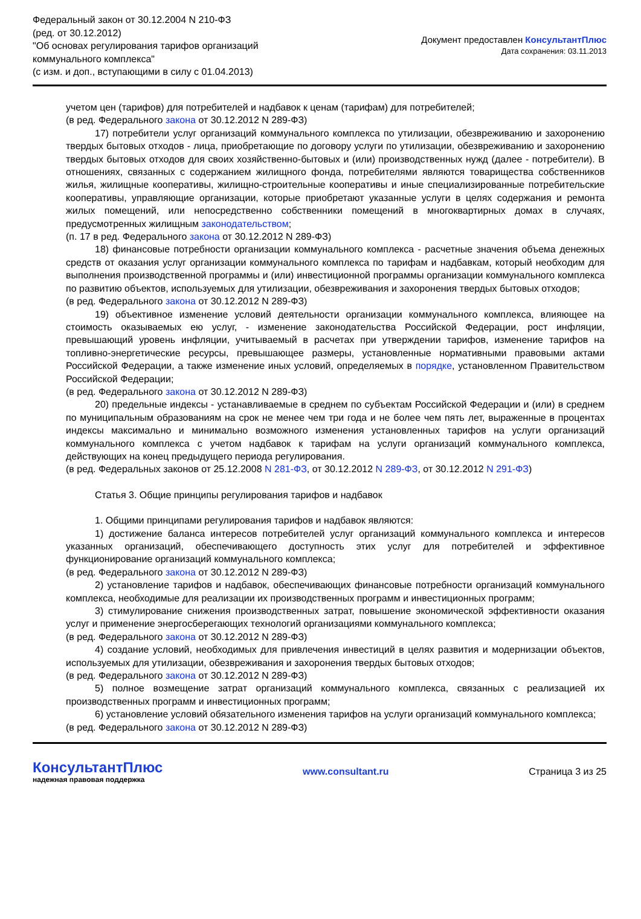Федеральный закон от 30.12.2004 N 210-ФЗ
(ред. от 30.12.2012)
"Об основах регулирования тарифов организаций
коммунального комплекса"
(с изм. и доп., вступающими в силу с 01.04.2013)
Документ предоставлен КонсультантПлюс
Дата сохранения: 03.11.2013
учетом цен (тарифов) для потребителей и надбавок к ценам (тарифам) для потребителей;
(в ред. Федерального закона от 30.12.2012 N 289-ФЗ)
17) потребители услуг организаций коммунального комплекса по утилизации, обезвреживанию и захоронению твердых бытовых отходов - лица, приобретающие по договору услуги по утилизации, обезвреживанию и захоронению твердых бытовых отходов для своих хозяйственно-бытовых и (или) производственных нужд (далее - потребители). В отношениях, связанных с содержанием жилищного фонда, потребителями являются товарищества собственников жилья, жилищные кооперативы, жилищно-строительные кооперативы и иные специализированные потребительские кооперативы, управляющие организации, которые приобретают указанные услуги в целях содержания и ремонта жилых помещений, или непосредственно собственники помещений в многоквартирных домах в случаях, предусмотренных жилищным законодательством;
(п. 17 в ред. Федерального закона от 30.12.2012 N 289-ФЗ)
18) финансовые потребности организации коммунального комплекса - расчетные значения объема денежных средств от оказания услуг организации коммунального комплекса по тарифам и надбавкам, который необходим для выполнения производственной программы и (или) инвестиционной программы организации коммунального комплекса по развитию объектов, используемых для утилизации, обезвреживания и захоронения твердых бытовых отходов;
(в ред. Федерального закона от 30.12.2012 N 289-ФЗ)
19) объективное изменение условий деятельности организации коммунального комплекса, влияющее на стоимость оказываемых ею услуг, - изменение законодательства Российской Федерации, рост инфляции, превышающий уровень инфляции, учитываемый в расчетах при утверждении тарифов, изменение тарифов на топливно-энергетические ресурсы, превышающее размеры, установленные нормативными правовыми актами Российской Федерации, а также изменение иных условий, определяемых в порядке, установленном Правительством Российской Федерации;
(в ред. Федерального закона от 30.12.2012 N 289-ФЗ)
20) предельные индексы - устанавливаемые в среднем по субъектам Российской Федерации и (или) в среднем по муниципальным образованиям на срок не менее чем три года и не более чем пять лет, выраженные в процентах индексы максимально и минимально возможного изменения установленных тарифов на услуги организаций коммунального комплекса с учетом надбавок к тарифам на услуги организаций коммунального комплекса, действующих на конец предыдущего периода регулирования.
(в ред. Федеральных законов от 25.12.2008 N 281-ФЗ, от 30.12.2012 N 289-ФЗ, от 30.12.2012 N 291-ФЗ)
Статья 3. Общие принципы регулирования тарифов и надбавок
1. Общими принципами регулирования тарифов и надбавок являются:
1) достижение баланса интересов потребителей услуг организаций коммунального комплекса и интересов указанных организаций, обеспечивающего доступность этих услуг для потребителей и эффективное функционирование организаций коммунального комплекса;
(в ред. Федерального закона от 30.12.2012 N 289-ФЗ)
2) установление тарифов и надбавок, обеспечивающих финансовые потребности организаций коммунального комплекса, необходимые для реализации их производственных программ и инвестиционных программ;
3) стимулирование снижения производственных затрат, повышение экономической эффективности оказания услуг и применение энергосберегающих технологий организациями коммунального комплекса;
(в ред. Федерального закона от 30.12.2012 N 289-ФЗ)
4) создание условий, необходимых для привлечения инвестиций в целях развития и модернизации объектов, используемых для утилизации, обезвреживания и захоронения твердых бытовых отходов;
(в ред. Федерального закона от 30.12.2012 N 289-ФЗ)
5) полное возмещение затрат организаций коммунального комплекса, связанных с реализацией их производственных программ и инвестиционных программ;
6) установление условий обязательного изменения тарифов на услуги организаций коммунального комплекса;
(в ред. Федерального закона от 30.12.2012 N 289-ФЗ)
КонсультантПлюс
надежная правовая поддержка
www.consultant.ru Страница 3 из 25